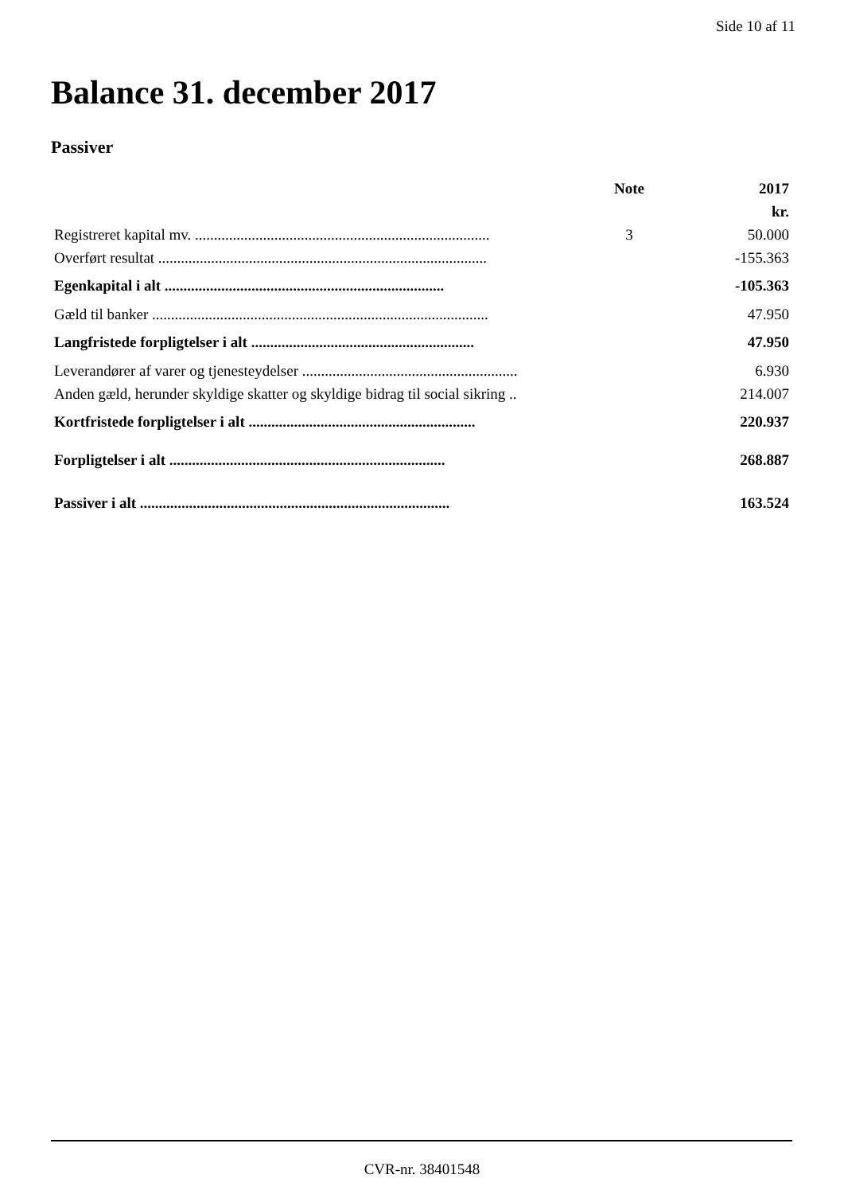Side 10 af 11
Balance 31. december 2017
Passiver
| | Note | 2017 |
| --- | --- | --- |
| | | kr. |
| Registreret kapital mv. .............................................................................. | 3 | 50.000 |
| Overført resultat ....................................................................................... | | -155.363 |
| Egenkapital i alt .......................................................................... | | -105.363 |
| Gæld til banker ......................................................................................... | | 47.950 |
| Langfristede forpligtelser i alt ........................................................... | | 47.950 |
| Leverandører af varer og tjenesteydelser ......................................................... | | 6.930 |
| Anden gæld, herunder skyldige skatter og skyldige bidrag til social sikring .. | | 214.007 |
| Kortfristede forpligtelser i alt ............................................................ | | 220.937 |
| Forpligtelser i alt ......................................................................... | | 268.887 |
| Passiver i alt .................................................................................. | | 163.524 |
CVR-nr. 38401548